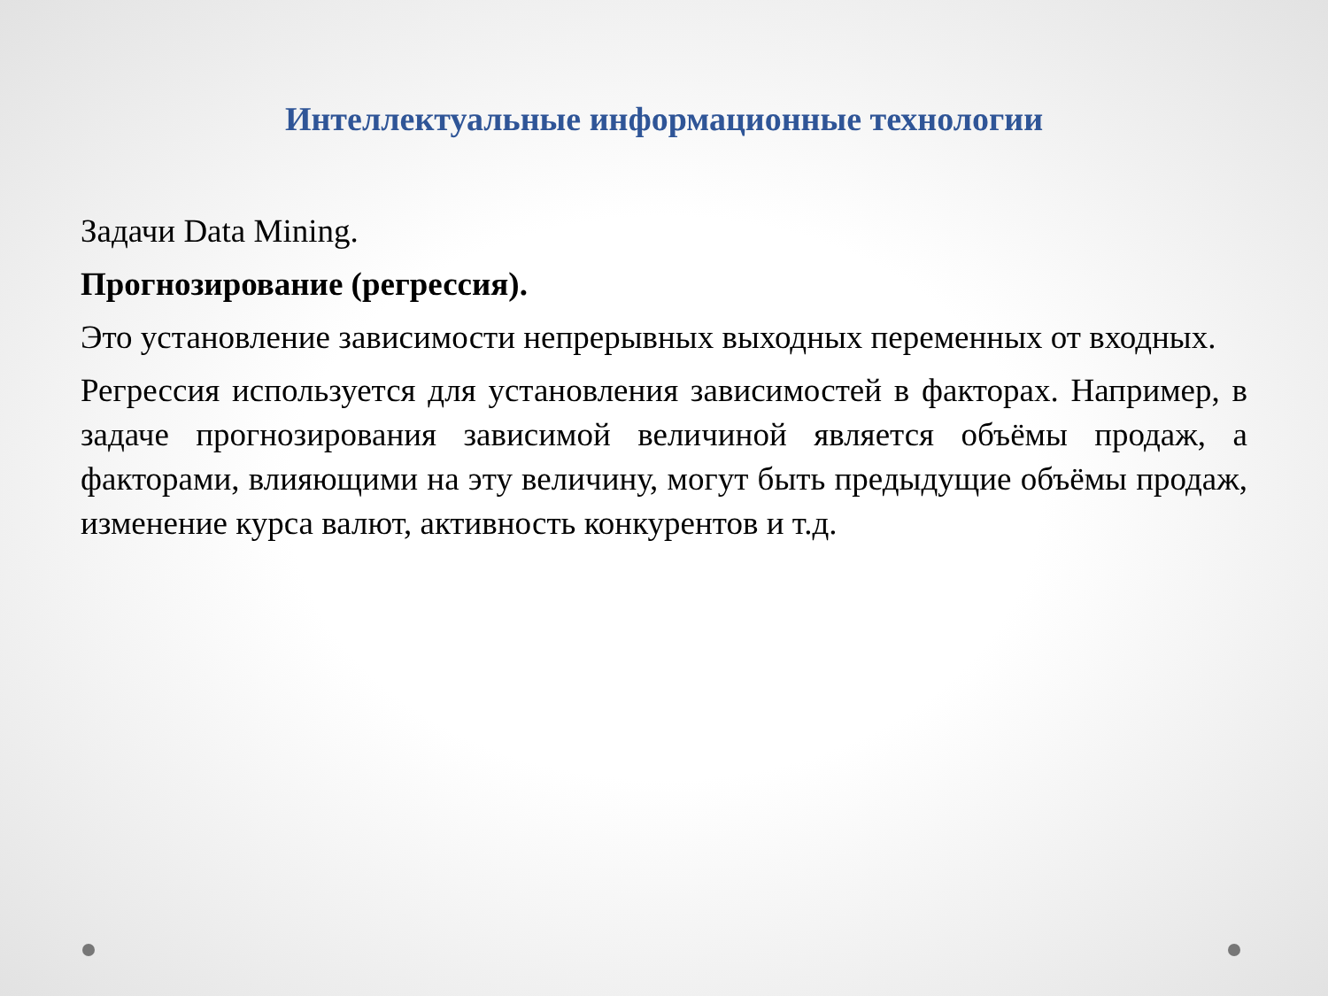Интеллектуальные информационные технологии
Задачи Data Mining.
Прогнозирование (регрессия).
Это установление зависимости непрерывных выходных переменных от входных.
Регрессия используется для установления зависимостей в факторах. Например, в задаче прогнозирования зависимой величиной является объёмы продаж, а факторами, влияющими на эту величину, могут быть предыдущие объёмы продаж, изменение курса валют, активность конкурентов и т.д.